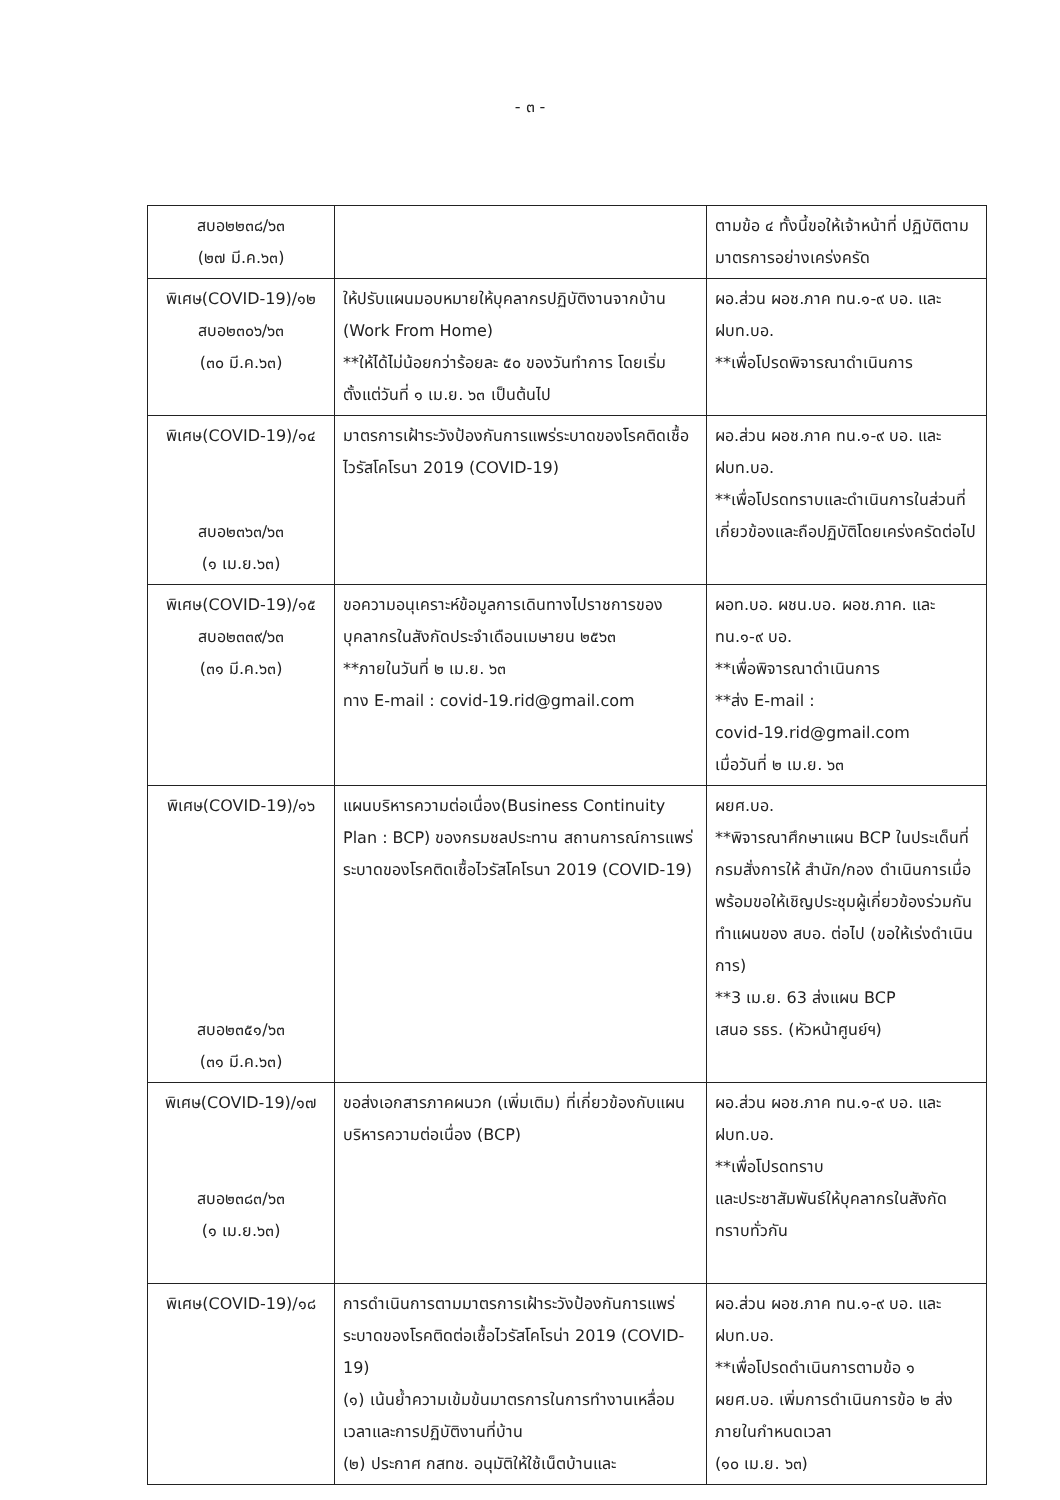- ๓ -
| สบอ๒๒๓๘/๖๓ (๒๗ มี.ค.๖๓) | | ตามข้อ ๔ ทั้งนี้ขอให้เจ้าหน้าที่ ปฏิบัติตามมาตรการอย่างเคร่งครัด |
| พิเศษ(COVID-19)/๑๒ สบอ๒๓๐๖/๖๓ (๓๐ มี.ค.๖๓) | ให้ปรับแผนมอบหมายให้บุคลากรปฏิบัติงานจากบ้าน (Work From Home) **ให้ได้ไม่น้อยกว่าร้อยละ ๕๐ ของวันทำการ โดยเริ่มตั้งแต่วันที่ ๑ เม.ย. ๖๓ เป็นต้นไป | ผอ.ส่วน ผอช.ภาค ทน.๑-๙ บอ. และ ฝบท.บอ. **เพื่อโปรดพิจารณาดำเนินการ |
| พิเศษ(COVID-19)/๑๔ สบอ๒๓๖๓/๖๓ (๑ เม.ย.๖๓) | มาตรการเฝ้าระวังป้องกันการแพร่ระบาดของโรคติดเชื้อไวรัสโคโรนา 2019 (COVID-19) | ผอ.ส่วน ผอช.ภาค ทน.๑-๙ บอ. และ ฝบท.บอ. **เพื่อโปรดทราบและดำเนินการในส่วนที่เกี่ยวข้องและถือปฏิบัติโดยเคร่งครัดต่อไป |
| พิเศษ(COVID-19)/๑๕ สบอ๒๓๓๙/๖๓ (๓๑ มี.ค.๖๓) | ขอความอนุเคราะห์ข้อมูลการเดินทางไปราชการของบุคลากรในสังกัดประจำเดือนเมษายน ๒๕๖๓ **ภายในวันที่ ๒ เม.ย. ๖๓ ทาง E-mail : covid-19.rid@gmail.com | ผอท.บอ. ผชน.บอ. ผอช.ภาค. และ ทน.๑-๙ บอ. **เพื่อพิจารณาดำเนินการ **ส่ง E-mail : covid-19.rid@gmail.com เมื่อวันที่ ๒ เม.ย. ๖๓ |
| พิเศษ(COVID-19)/๑๖ สบอ๒๓๕๑/๖๓ (๓๑ มี.ค.๖๓) | แผนบริหารความต่อเนื่อง(Business Continuity Plan : BCP) ของกรมชลประทาน สถานการณ์การแพร่ระบาดของโรคติดเชื้อไวรัสโคโรนา 2019 (COVID-19) | ผยศ.บอ. **พิจารณาศึกษาแผน BCP ในประเด็นที่กรมสั่งการให้ สำนัก/กอง ดำเนินการเมื่อพร้อมขอให้เชิญประชุมผู้เกี่ยวข้องร่วมกันทำแผนของ สบอ. ต่อไป (ขอให้เร่งดำเนินการ) **3 เม.ย. 63 ส่งแผน BCP เสนอ รธร. (หัวหน้าศูนย์ฯ) |
| พิเศษ(COVID-19)/๑๗ สบอ๒๓๘๓/๖๓ (๑ เม.ย.๖๓) | ขอส่งเอกสารภาคผนวก (เพิ่มเติม) ที่เกี่ยวข้องกับแผนบริหารความต่อเนื่อง (BCP) | ผอ.ส่วน ผอช.ภาค ทน.๑-๙ บอ. และ ฝบท.บอ. **เพื่อโปรดทราบ และประชาสัมพันธ์ให้บุคลากรในสังกัดทราบทั่วกัน |
| พิเศษ(COVID-19)/๑๘ | การดำเนินการตามมาตรการเฝ้าระวังป้องกันการแพร่ระบาดของโรคติดต่อเชื้อไวรัสโคโรน่า 2019 (COVID-19) (๑) เน้นย้ำความเข้มข้นมาตรการในการทำงานเหลื่อมเวลาและการปฏิบัติงานที่บ้าน (๒) ประกาศ กสทช. อนุมัติให้ใช้เน็ตบ้านและ | ผอ.ส่วน ผอช.ภาค ทน.๑-๙ บอ. และ ฝบท.บอ. **เพื่อโปรดดำเนินการตามข้อ ๑ ผยศ.บอ. เพิ่มการดำเนินการข้อ ๒ ส่งภายในกำหนดเวลา (๑๐ เม.ย. ๖๓) |